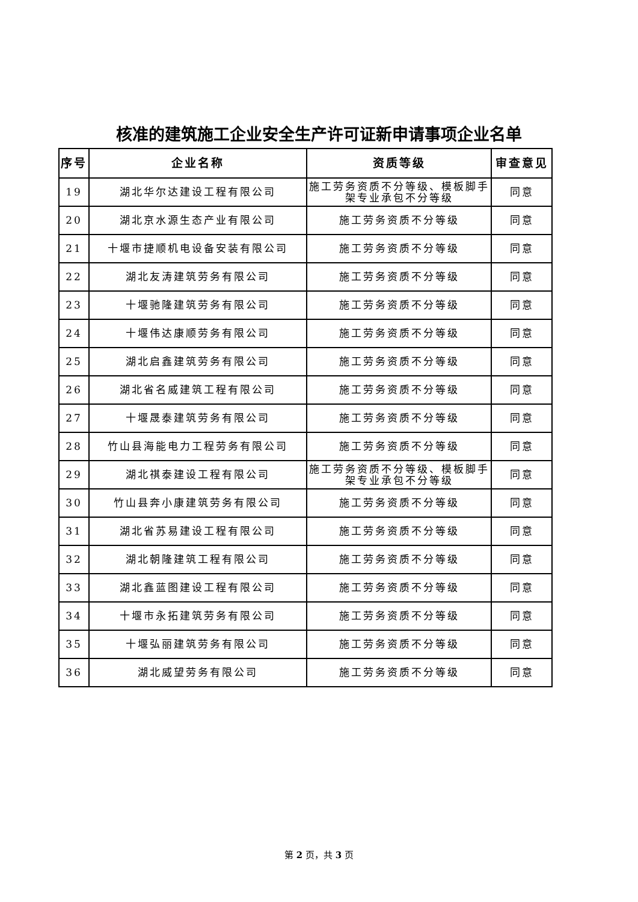核准的建筑施工企业安全生产许可证新申请事项企业名单
| 序号 | 企业名称 | 资质等级 | 审查意见 |
| --- | --- | --- | --- |
| 19 | 湖北华尔达建设工程有限公司 | 施工劳务资质不分等级、模板脚手架专业承包不分等级 | 同意 |
| 20 | 湖北京水源生态产业有限公司 | 施工劳务资质不分等级 | 同意 |
| 21 | 十堰市捷顺机电设备安装有限公司 | 施工劳务资质不分等级 | 同意 |
| 22 | 湖北友涛建筑劳务有限公司 | 施工劳务资质不分等级 | 同意 |
| 23 | 十堰驰隆建筑劳务有限公司 | 施工劳务资质不分等级 | 同意 |
| 24 | 十堰伟达康顺劳务有限公司 | 施工劳务资质不分等级 | 同意 |
| 25 | 湖北启鑫建筑劳务有限公司 | 施工劳务资质不分等级 | 同意 |
| 26 | 湖北省名威建筑工程有限公司 | 施工劳务资质不分等级 | 同意 |
| 27 | 十堰晟泰建筑劳务有限公司 | 施工劳务资质不分等级 | 同意 |
| 28 | 竹山县海能电力工程劳务有限公司 | 施工劳务资质不分等级 | 同意 |
| 29 | 湖北祺泰建设工程有限公司 | 施工劳务资质不分等级、模板脚手架专业承包不分等级 | 同意 |
| 30 | 竹山县奔小康建筑劳务有限公司 | 施工劳务资质不分等级 | 同意 |
| 31 | 湖北省苏易建设工程有限公司 | 施工劳务资质不分等级 | 同意 |
| 32 | 湖北朝隆建筑工程有限公司 | 施工劳务资质不分等级 | 同意 |
| 33 | 湖北鑫蓝图建设工程有限公司 | 施工劳务资质不分等级 | 同意 |
| 34 | 十堰市永拓建筑劳务有限公司 | 施工劳务资质不分等级 | 同意 |
| 35 | 十堰弘丽建筑劳务有限公司 | 施工劳务资质不分等级 | 同意 |
| 36 | 湖北威望劳务有限公司 | 施工劳务资质不分等级 | 同意 |
第 2 页，共 3 页